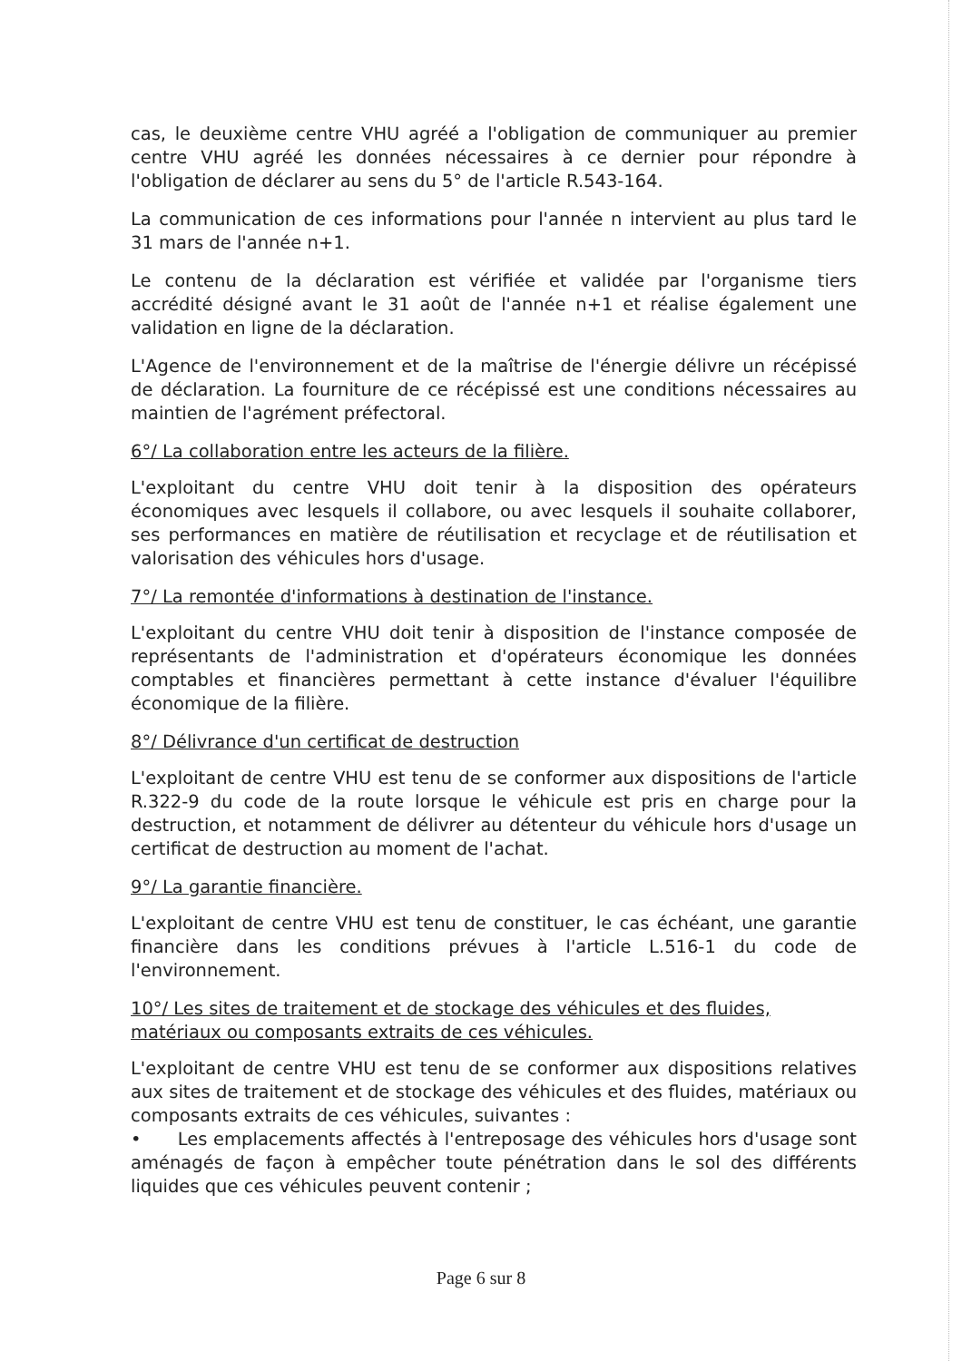cas, le deuxième centre VHU agréé a l'obligation de communiquer au premier centre VHU agréé les données nécessaires à ce dernier pour répondre à l'obligation de déclarer au sens du 5° de l'article R.543-164.
La communication de ces informations pour l'année n intervient au plus tard le 31 mars de l'année n+1.
Le contenu de la déclaration est vérifiée et validée par l'organisme tiers accrédité désigné avant le 31 août de l'année n+1 et réalise également une validation en ligne de la déclaration.
L'Agence de l'environnement et de la maîtrise de l'énergie délivre un récépissé de déclaration. La fourniture de ce récépissé est une conditions nécessaires au maintien de l'agrément préfectoral.
6°/ La collaboration entre les acteurs de la filière.
L'exploitant du centre VHU doit tenir à la disposition des opérateurs économiques avec lesquels il collabore, ou avec lesquels il souhaite collaborer, ses performances en matière de réutilisation et recyclage et de réutilisation et valorisation des véhicules hors d'usage.
7°/ La remontée d'informations à destination de l'instance.
L'exploitant du centre VHU doit tenir à disposition de l'instance composée de représentants de l'administration et d'opérateurs économique les données comptables et financières permettant à cette instance d'évaluer l'équilibre économique de la filière.
8°/ Délivrance d'un certificat de destruction
L'exploitant de centre VHU est tenu de se conformer aux dispositions de l'article R.322-9 du code de la route lorsque le véhicule est pris en charge pour la destruction, et notamment de délivrer au détenteur du véhicule hors d'usage un certificat de destruction au moment de l'achat.
9°/ La garantie financière.
L'exploitant de centre VHU est tenu de constituer, le cas échéant, une garantie financière dans les conditions prévues à l'article L.516-1 du code de l'environnement.
10°/ Les sites de traitement et de stockage des véhicules et des fluides, matériaux ou composants extraits de ces véhicules.
L'exploitant de centre VHU est tenu de se conformer aux dispositions relatives aux sites de traitement et de stockage des véhicules et des fluides, matériaux ou composants extraits de ces véhicules, suivantes :
• Les emplacements affectés à l'entreposage des véhicules hors d'usage sont aménagés de façon à empêcher toute pénétration dans le sol des différents liquides que ces véhicules peuvent contenir ;
Page 6 sur 8